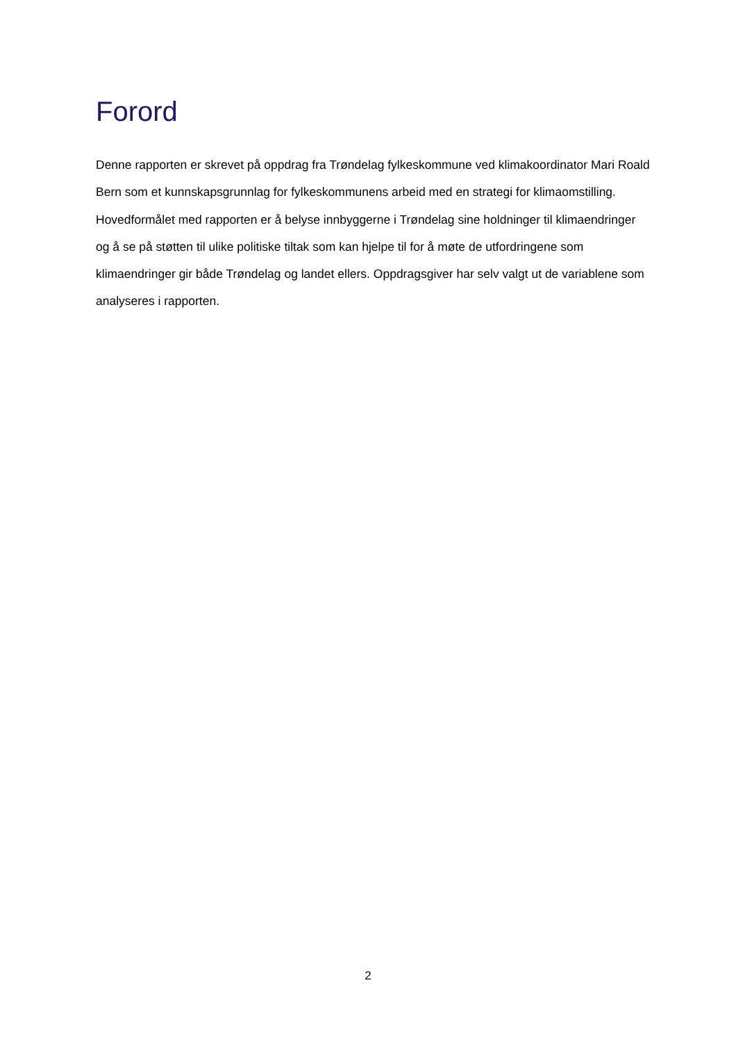Forord
Denne rapporten er skrevet på oppdrag fra Trøndelag fylkeskommune ved klimakoordinator Mari Roald Bern som et kunnskapsgrunnlag for fylkeskommunens arbeid med en strategi for klimaomstilling. Hovedformålet med rapporten er å belyse innbyggerne i Trøndelag sine holdninger til klimaendringer og å se på støtten til ulike politiske tiltak som kan hjelpe til for å møte de utfordringene som klimaendringer gir både Trøndelag og landet ellers. Oppdragsgiver har selv valgt ut de variablene som analyseres i rapporten.
2